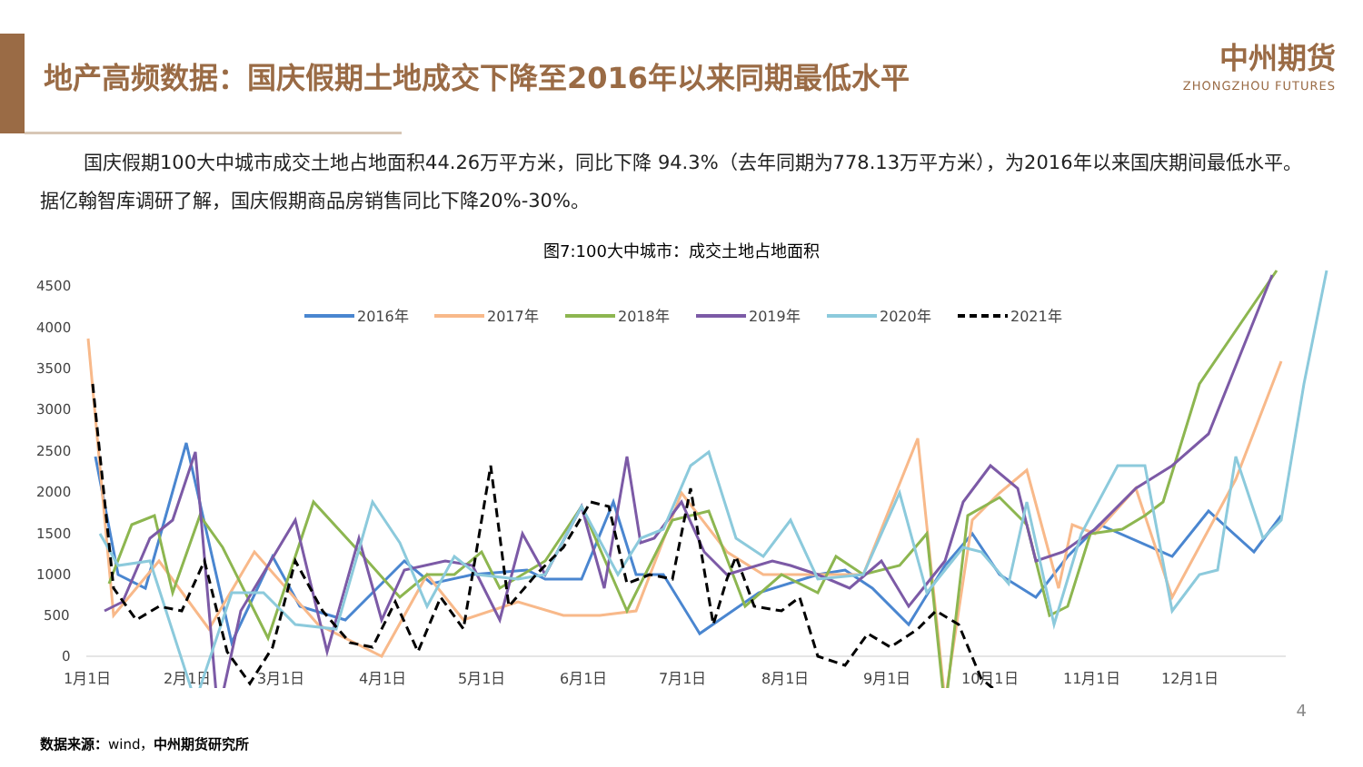地产高频数据：国庆假期土地成交下降至2016年以来同期最低水平
中州期货
ZHONGZHOU FUTURES
国庆假期100大中城市成交土地占地面积44.26万平方米，同比下降 94.3%（去年同期为778.13万平方米），为2016年以来国庆期间最低水平。据亿翰智库调研了解，国庆假期商品房销售同比下降20%-30%。
图7:100大中城市：成交土地占地面积
4500
4000
3500
3000
2500
2000
1500
1000
500
0
1月1日
2月1日
3月1日
4月1日
5月1日
6月1日
7月1日
8月1日
9月1日
10月1日
11月1日
12月1日
2016年
2017年
2018年
2019年
2020年
2021年
4
数据来源：wind，中州期货研究所